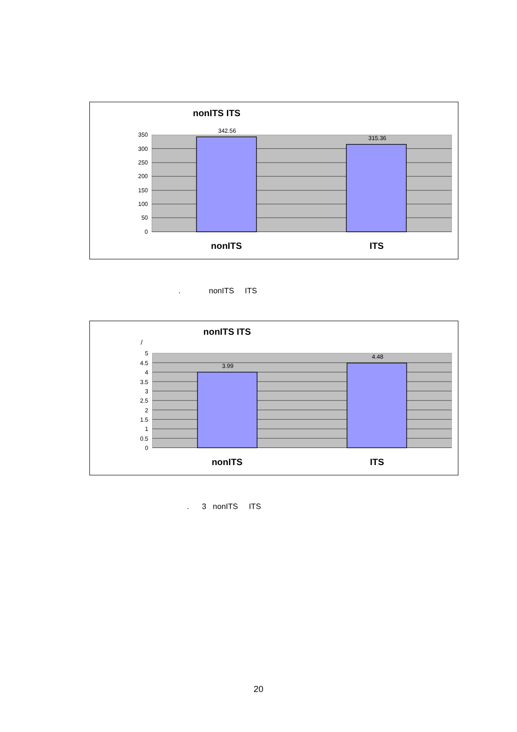nonITS ITS
350
300
250
200
150
100
50
0
342.56
315.36
nonITS
ITS
. nonITS ITS
nonITS ITS
/
5
4.5
4
3.5
3
2.5
2
1.5
1
0.5
0
3.99
4.48
nonITS
ITS
. 3 nonITS ITS
20